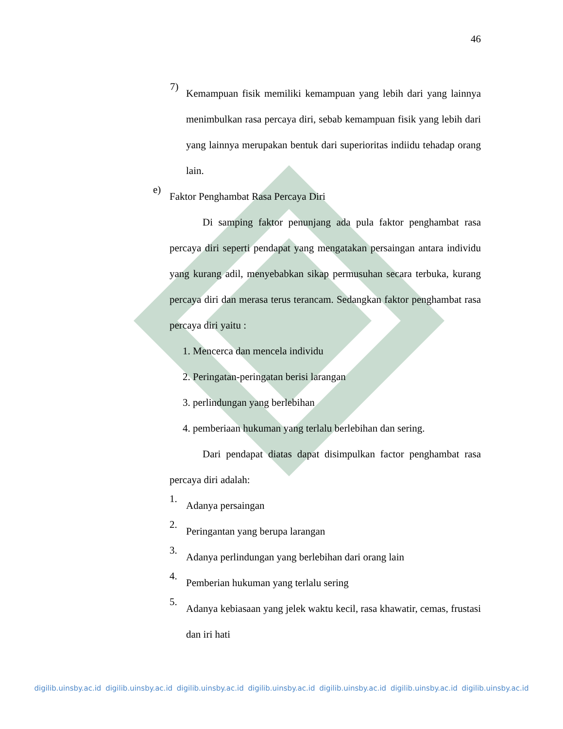46
7)
Kemampuan fisik memiliki kemampuan yang lebih dari yang lainnya menimbulkan rasa percaya diri, sebab kemampuan fisik yang lebih dari yang lainnya merupakan bentuk dari superioritas indiidu tehadap orang lain.
e)
Faktor Penghambat Rasa Percaya Diri
Di samping faktor penunjang ada pula faktor penghambat rasa percaya diri seperti pendapat yang mengatakan persaingan antara individu yang kurang adil, menyebabkan sikap permusuhan secara terbuka, kurang percaya diri dan merasa terus terancam. Sedangkan faktor penghambat rasa percaya diri yaitu :
1. Mencerca dan mencela individu
2. Peringatan-peringatan berisi larangan
3. perlindungan yang berlebihan
4. pemberiaan hukuman yang terlalu berlebihan dan sering.
Dari pendapat diatas dapat disimpulkan factor penghambat rasa percaya diri adalah:
1.
Adanya persaingan
2.
Peringantan yang berupa larangan
3.
Adanya perlindungan yang berlebihan dari orang lain
4.
Pemberian hukuman yang terlalu sering
5.
Adanya kebiasaan yang jelek waktu kecil, rasa khawatir, cemas, frustasi dan iri hati
digilib.uinsby.ac.id digilib.uinsby.ac.id digilib.uinsby.ac.id digilib.uinsby.ac.id digilib.uinsby.ac.id digilib.uinsby.ac.id digilib.uinsby.ac.id